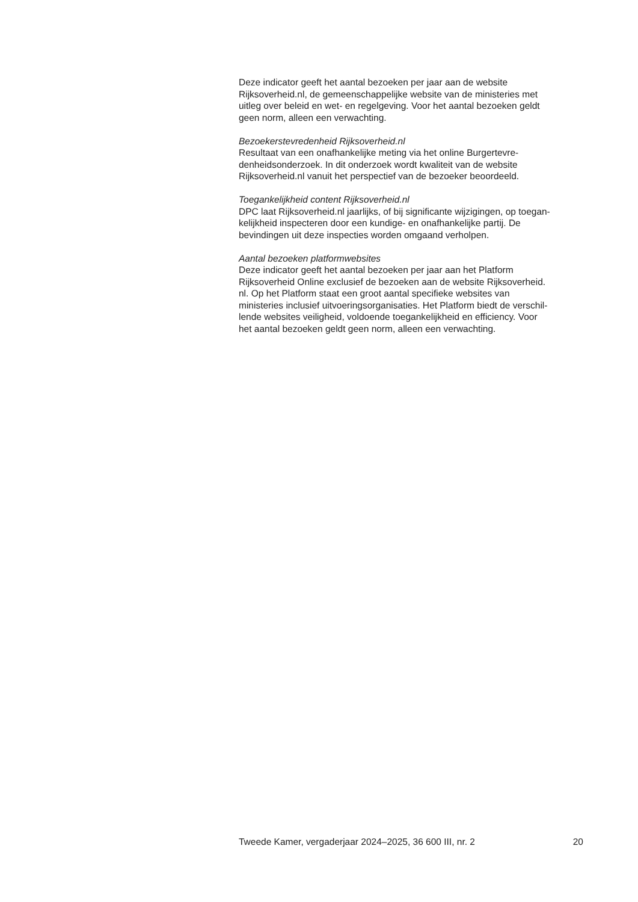Deze indicator geeft het aantal bezoeken per jaar aan de website
Rijksoverheid.nl, de gemeenschappelijke website van de ministeries met
uitleg over beleid en wet- en regelgeving. Voor het aantal bezoeken geldt
geen norm, alleen een verwachting.
Bezoekerstevredenheid Rijksoverheid.nl
Resultaat van een onafhankelijke meting via het online Burgertevre-
denheidsonderzoek. In dit onderzoek wordt kwaliteit van de website
Rijksoverheid.nl vanuit het perspectief van de bezoeker beoordeeld.
Toegankelijkheid content Rijksoverheid.nl
DPC laat Rijksoverheid.nl jaarlijks, of bij significante wijzigingen, op toegan-
kelijkheid inspecteren door een kundige- en onafhankelijke partij. De
bevindingen uit deze inspecties worden omgaand verholpen.
Aantal bezoeken platformwebsites
Deze indicator geeft het aantal bezoeken per jaar aan het Platform
Rijksoverheid Online exclusief de bezoeken aan de website Rijksoverheid.
nl. Op het Platform staat een groot aantal specifieke websites van
ministeries inclusief uitvoeringsorganisaties. Het Platform biedt de verschil-
lende websites veiligheid, voldoende toegankelijkheid en efficiency. Voor
het aantal bezoeken geldt geen norm, alleen een verwachting.
Tweede Kamer, vergaderjaar 2024–2025, 36 600 III, nr. 2 20